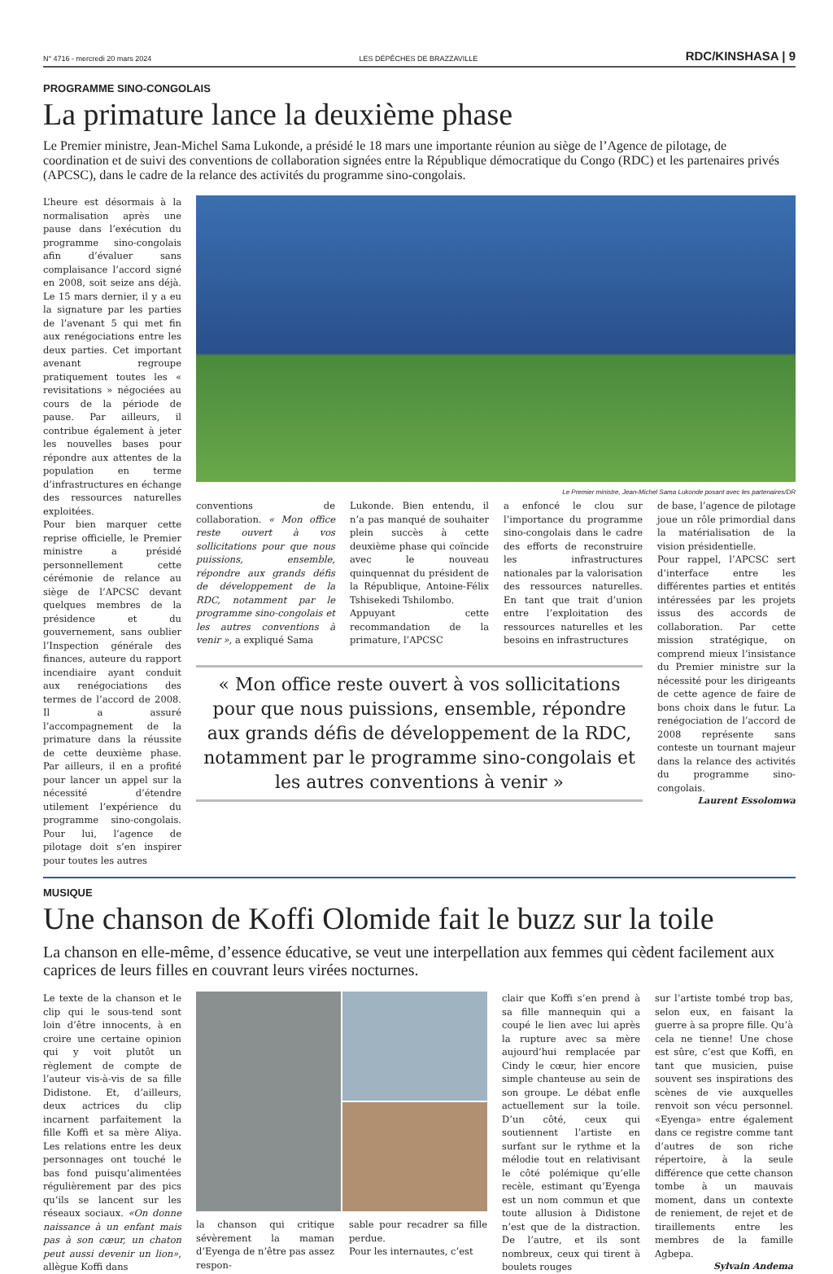N° 4716 - mercredi 20 mars 2024 LES DÉPÊCHES DE BRAZZAVILLE RDC/KINSHASA | 9
PROGRAMME SINO-CONGOLAIS
La primature lance la deuxième phase
Le Premier ministre, Jean-Michel Sama Lukonde, a présidé le 18 mars une importante réunion au siège de l’Agence de pilotage, de coordination et de suivi des conventions de collaboration signées entre la République démocratique du Congo (RDC) et les partenaires privés (APCSC), dans le cadre de la relance des activités du programme sino-congolais.
L’heure est désormais à la normalisation après une pause dans l’exécution du programme sino-congolais afin d’évaluer sans complaisance l’accord signé en 2008, soit seize ans déjà. Le 15 mars dernier, il y a eu la signature par les parties de l’avenant 5 qui met fin aux renégociations entre les deux parties. Cet important avenant regroupe pratiquement toutes les « revisitations » négociées au cours de la période de pause. Par ailleurs, il contribue également à jeter les nouvelles bases pour répondre aux attentes de la population en terme d’infrastructures en échange des ressources naturelles exploitées.
Pour bien marquer cette reprise officielle, le Premier ministre a présidé personnellement cette cérémonie de relance au siège de l’APCSC devant quelques membres de la présidence et du gouvernement, sans oublier l’Inspection générale des finances, auteure du rapport incendiaire ayant conduit aux renégociations des termes de l’accord de 2008. Il a assuré l’accompagnement de la primature dans la réussite de cette deuxième phase. Par ailleurs, il en a profité pour lancer un appel sur la nécessité d’étendre utilement l’expérience du programme sino-congolais. Pour lui, l’agence de pilotage doit s’en inspirer pour toutes les autres
Le Premier ministre, Jean-Michel Sama Lukonde posant avec les partenaires/DR
conventions de collaboration. « Mon office reste ouvert à vos sollicitations pour que nous puissions, ensemble, répondre aux grands défis de développement de la RDC, notamment par le programme sino-congolais et les autres conventions à venir », a expliqué Sama
Lukonde. Bien entendu, il n’a pas manqué de souhaiter plein succès à cette deuxième phase qui coïncide avec le nouveau quinquennat du président de la République, Antoine-Félix Tshisekedi Tshilombo.
Appuyant cette recommandation de la primature, l’APCSC
a enfoncé le clou sur l’importance du programme sino-congolais dans le cadre des efforts de reconstruire les infrastructures nationales par la valorisation des ressources naturelles. En tant que trait d’union entre l’exploitation des ressources naturelles et les besoins en infrastructures
« Mon office reste ouvert à vos sollicitations pour que nous puissions, ensemble, répondre aux grands défis de développement de la RDC, notamment par le programme sino-congolais et les autres conventions à venir »
de base, l’agence de pilotage joue un rôle primordial dans la matérialisation de la vision présidentielle.
Pour rappel, l’APCSC sert d’interface entre les différentes parties et entités intéressées par les projets issus des accords de collaboration. Par cette mission stratégique, on comprend mieux l’insistance du Premier ministre sur la nécessité pour les dirigeants de cette agence de faire de bons choix dans le futur. La renégociation de l’accord de 2008 représente sans conteste un tournant majeur dans la relance des activités du programme sino-congolais.
Laurent Essolomwa
MUSIQUE
Une chanson de Koffi Olomide fait le buzz sur la toile
La chanson en elle-même, d’essence éducative, se veut une interpellation aux femmes qui cèdent facilement aux caprices de leurs filles en couvrant leurs virées nocturnes.
Le texte de la chanson et le clip qui le sous-tend sont loin d’être innocents, à en croire une certaine opinion qui y voit plutôt un règlement de compte de l’auteur vis-à-vis de sa fille Didistone. Et, d’ailleurs, deux actrices du clip incarnent parfaitement la fille Koffi et sa mère Aliya. Les relations entre les deux personnages ont touché le bas fond puisqu’alimentées régulièrement par des pics qu’ils se lancent sur les réseaux sociaux. «On donne naissance à un enfant mais pas à son cœur, un chaton peut aussi devenir un lion», allègue Koffi dans
la chanson qui critique sévèrement la maman d’Eyenga de n’être pas assez respon-
sable pour recadrer sa fille perdue.
Pour les internautes, c’est
clair que Koffi s’en prend à sa fille mannequin qui a coupé le lien avec lui après la rupture avec sa mère aujourd’hui remplacée par Cindy le cœur, hier encore simple chanteuse au sein de son groupe. Le débat enfle actuellement sur la toile. D’un côté, ceux qui soutiennent l’artiste en surfant sur le rythme et la mélodie tout en relativisant le côté polémique qu’elle recèle, estimant qu’Eyenga est un nom commun et que toute allusion à Didistone n’est que de la distraction. De l’autre, et ils sont nombreux, ceux qui tirent à boulets rouges
sur l’artiste tombé trop bas, selon eux, en faisant la guerre à sa propre fille. Qu’à cela ne tienne! Une chose est sûre, c’est que Koffi, en tant que musicien, puise souvent ses inspirations des scènes de vie auxquelles renvoit son vécu personnel. «Eyenga» entre également dans ce registre comme tant d’autres de son riche répertoire, à la seule différence que cette chanson tombe à un mauvais moment, dans un contexte de reniement, de rejet et de tiraillements entre les membres de la famille Agbepa.
Sylvain Andema